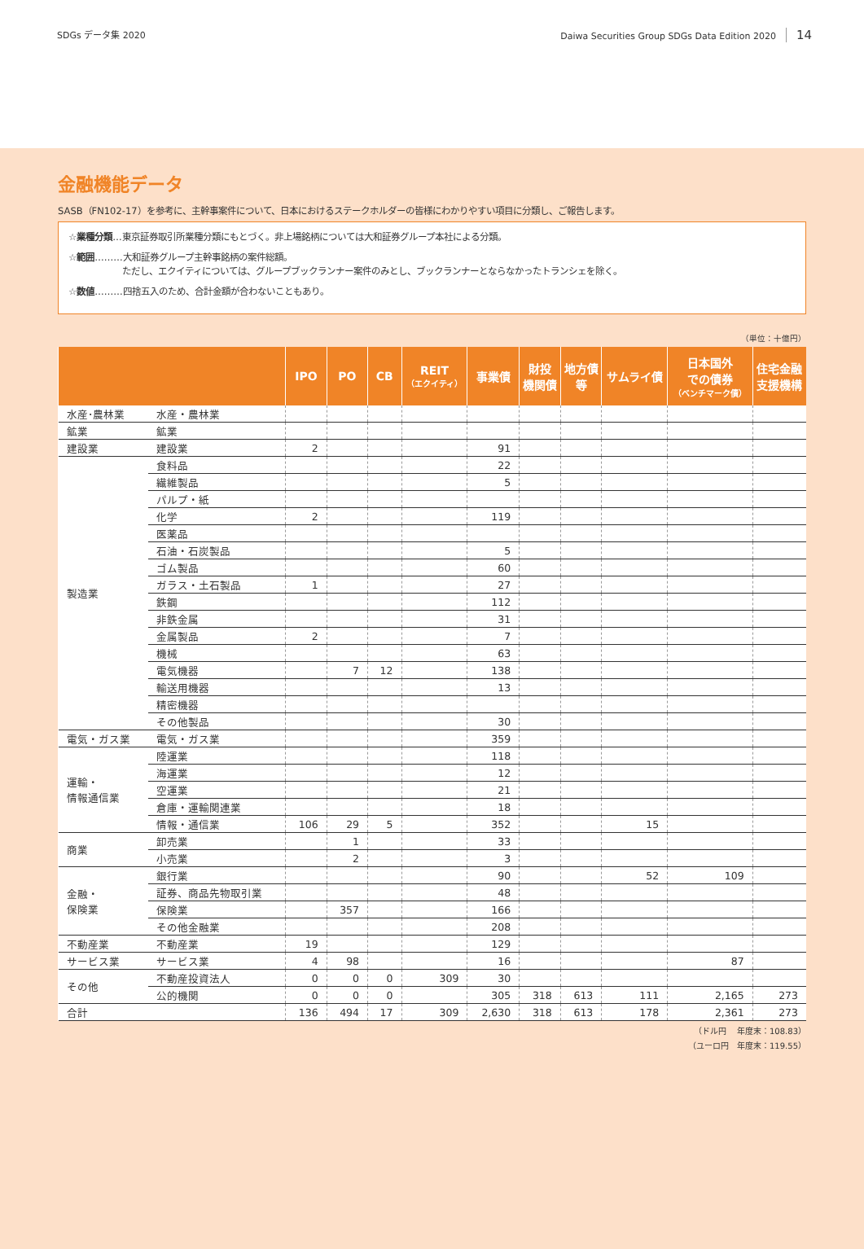SDGs データ集 2020 Daiwa Securities Group SDGs Data Edition 2020 14
金融機能データ
SASB（FN102-17）を参考に、主幹事案件について、日本におけるステークホルダーの皆様にわかりやすい項目に分類し、ご報告します。
☆業種分類…東京証券取引所業種分類にもとづく。非上場銘柄については大和証券グループ本社による分類。
☆範囲………大和証券グループ主幹事銘柄の案件総額。
　　　　　　ただし、エクイティについては、グループブックランナー案件のみとし、ブックランナーとならなかったトランシェを除く。
☆数値………四捨五入のため、合計金額が合わないこともあり。
（単位：十億円）
| | | IPO | PO | CB | REIT （エクイティ） | 事業債 | 財投 機関債 | 地方債 等 | サムライ債 | 日本国外 での債券 （ベンチマーク債） | 住宅金融 支援機構 |
| --- | --- | --- | --- | --- | --- | --- | --- | --- | --- | --- | --- |
| 水産･農林業 | 水産・農林業 | | | | | | | | | | |
| 鉱業 | 鉱業 | | | | | | | | | | |
| 建設業 | 建設業 | 2 | | | | 91 | | | | | |
| 製造業 | 食料品 | | | | | 22 | | | | | |
| | 繊維製品 | | | | | 5 | | | | | |
| | パルプ・紙 | | | | | | | | | | |
| | 化学 | 2 | | | | 119 | | | | | |
| | 医薬品 | | | | | | | | | | |
| | 石油・石炭製品 | | | | | 5 | | | | | |
| | ゴム製品 | | | | | 60 | | | | | |
| | ガラス・土石製品 | 1 | | | | 27 | | | | | |
| | 鉄鋼 | | | | | 112 | | | | | |
| | 非鉄金属 | | | | | 31 | | | | | |
| | 金属製品 | 2 | | | | 7 | | | | | |
| | 機械 | | | | | 63 | | | | | |
| | 電気機器 | | 7 | 12 | | 138 | | | | | |
| | 輸送用機器 | | | | | 13 | | | | | |
| | 精密機器 | | | | | | | | | | |
| | その他製品 | | | | | 30 | | | | | |
| 電気・ガス業 | 電気・ガス業 | | | | | 359 | | | | | |
| 運輸・ 情報通信業 | 陸運業 | | | | | 118 | | | | | |
| | 海運業 | | | | | 12 | | | | | |
| | 空運業 | | | | | 21 | | | | | |
| | 倉庫・運輸関連業 | | | | | 18 | | | | | |
| | 情報・通信業 | 106 | 29 | 5 | | 352 | | | 15 | | |
| 商業 | 卸売業 | | 1 | | | 33 | | | | | |
| | 小売業 | | 2 | | | 3 | | | | | |
| 金融・ 保険業 | 銀行業 | | | | | 90 | | | 52 | 109 | |
| | 証券、商品先物取引業 | | | | | 48 | | | | | |
| | 保険業 | | 357 | | | 166 | | | | | |
| | その他金融業 | | | | | 208 | | | | | |
| 不動産業 | 不動産業 | 19 | | | | 129 | | | | | |
| サービス業 | サービス業 | 4 | 98 | | | 16 | | | | 87 | |
| その他 | 不動産投資法人 | 0 | 0 | 0 | 309 | 30 | | | | | |
| | 公的機関 | 0 | 0 | 0 | | 305 | 318 | 613 | 111 | 2,165 | 273 |
| 合計 | | 136 | 494 | 17 | 309 | 2,630 | 318 | 613 | 178 | 2,361 | 273 |
（ドル円　 年度末：108.83）
（ユーロ円　年度末：119.55）